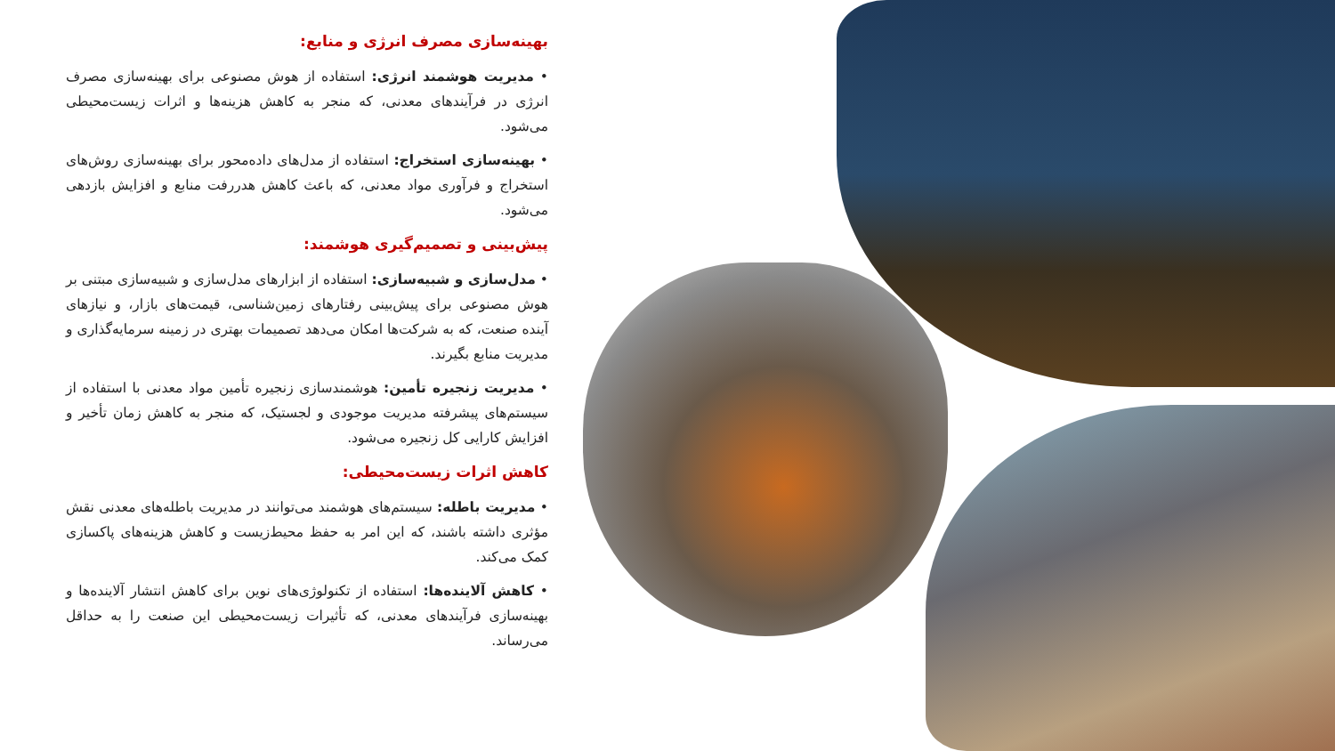بهینه‌سازی مصرف انرژی و منابع:
• مدیریت هوشمند انرژی: استفاده از هوش مصنوعی برای بهینه‌سازی مصرف انرژی در فرآیندهای معدنی، که منجر به کاهش هزینه‌ها و اثرات زیست‌محیطی می‌شود.
• بهینه‌سازی استخراج: استفاده از مدل‌های داده‌محور برای بهینه‌سازی روش‌های استخراج و فرآوری مواد معدنی، که باعث کاهش هدررفت منابع و افزایش بازدهی می‌شود.
پیش‌بینی و تصمیم‌گیری هوشمند:
• مدل‌سازی و شبیه‌سازی: استفاده از ابزارهای مدل‌سازی و شبیه‌سازی مبتنی بر هوش مصنوعی برای پیش‌بینی رفتارهای زمین‌شناسی، قیمت‌های بازار، و نیازهای آینده صنعت، که به شرکت‌ها امکان می‌دهد تصمیمات بهتری در زمینه سرمایه‌گذاری و مدیریت منابع بگیرند.
• مدیریت زنجیره تأمین: هوشمندسازی زنجیره تأمین مواد معدنی با استفاده از سیستم‌های پیشرفته مدیریت موجودی و لجستیک، که منجر به کاهش زمان تأخیر و افزایش کارایی کل زنجیره می‌شود.
کاهش اثرات زیست‌محیطی:
• مدیریت باطله: سیستم‌های هوشمند می‌توانند در مدیریت باطله‌های معدنی نقش مؤثری داشته باشند، که این امر به حفظ محیط‌زیست و کاهش هزینه‌های پاکسازی کمک می‌کند.
• کاهش آلاینده‌ها: استفاده از تکنولوژی‌های نوین برای کاهش انتشار آلاینده‌ها و بهینه‌سازی فرآیندهای معدنی، که تأثیرات زیست‌محیطی این صنعت را به حداقل می‌رساند.